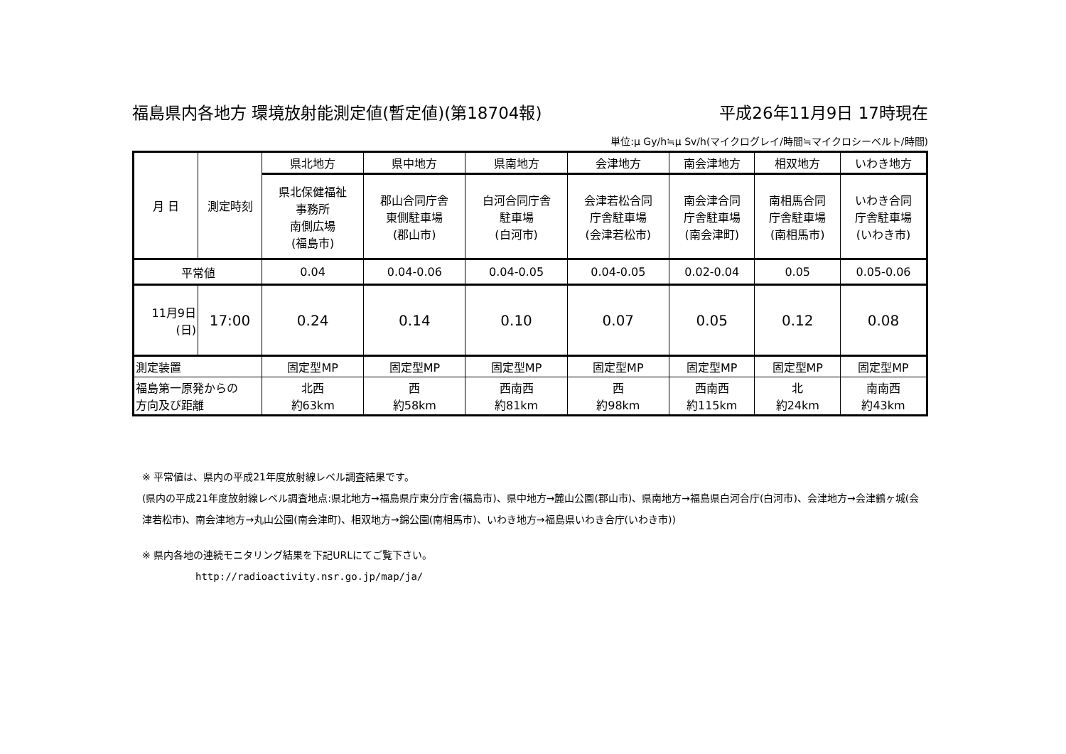福島県内各地方 環境放射能測定値(暫定値)(第18704報) 平成26年11月9日 17時現在
単位:μ Gy/h≒μ Sv/h(マイクログレイ/時間≒マイクロシーベルト/時間)
| 月 日 | 測定時刻 | 県北地方 | 県中地方 | 県南地方 | 会津地方 | 南会津地方 | 相双地方 | いわき地方 |
| --- | --- | --- | --- | --- | --- | --- | --- | --- |
| | | 県北保健福祉 事務所 南側広場 (福島市) | 郡山合同庁舎 東側駐車場 (郡山市) | 白河合同庁舎 駐車場 (白河市) | 会津若松合同 庁舎駐車場 (会津若松市) | 南会津合同 庁舎駐車場 (南会津町) | 南相馬合同 庁舎駐車場 (南相馬市) | いわき合同 庁舎駐車場 (いわき市) |
| 平常値 | | 0.04 | 0.04-0.06 | 0.04-0.05 | 0.04-0.05 | 0.02-0.04 | 0.05 | 0.05-0.06 |
| 11月9日 (日) | 17:00 | 0.24 | 0.14 | 0.10 | 0.07 | 0.05 | 0.12 | 0.08 |
| 測定装置 | | 固定型MP | 固定型MP | 固定型MP | 固定型MP | 固定型MP | 固定型MP | 固定型MP |
| 福島第一原発からの 方向及び距離 | | 北西 約63km | 西 約58km | 西南西 約81km | 西 約98km | 西南西 約115km | 北 約24km | 南南西 約43km |
※ 平常値は、県内の平成21年度放射線レベル調査結果です。
(県内の平成21年度放射線レベル調査地点:県北地方→福島県庁東分庁舎(福島市)、県中地方→麓山公園(郡山市)、県南地方→福島県白河合庁(白河市)、会津地方→会津鶴ヶ城(会津若松市)、南会津地方→丸山公園(南会津町)、相双地方→錦公園(南相馬市)、いわき地方→福島県いわき合庁(いわき市))
※ 県内各地の連続モニタリング結果を下記URLにてご覧下さい。
http://radioactivity.nsr.go.jp/map/ja/